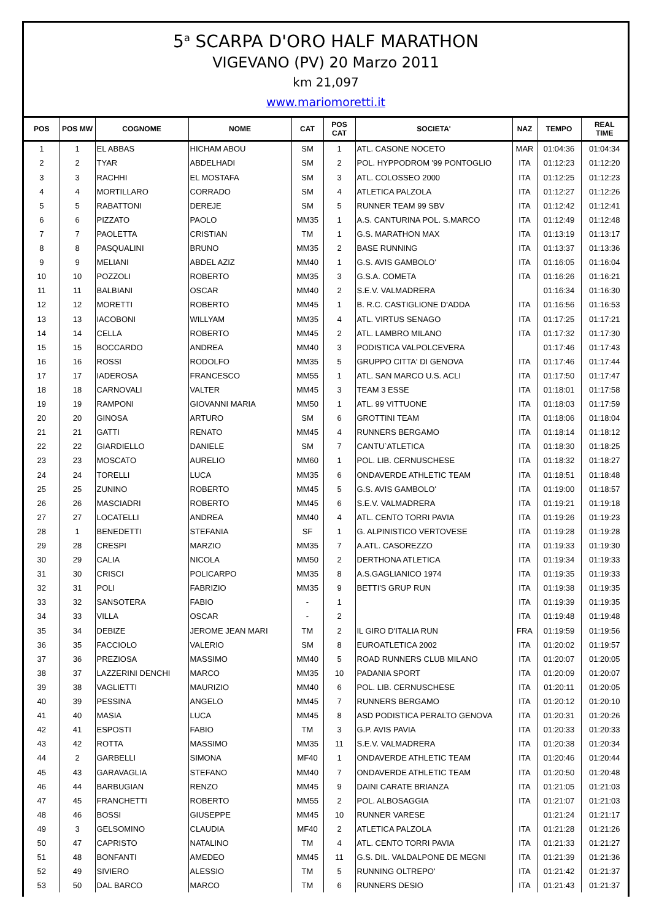5<sup>a</sup> SCARPA D'ORO HALF MARATHON
VIGEVANO (PV) 20 Marzo 2011
km 21,097
www.mariomoretti.it
| POS | POS MW | COGNOME | NOME | CAT | POS CAT | SOCIETA' | NAZ | TEMPO | REAL TIME |
| --- | --- | --- | --- | --- | --- | --- | --- | --- | --- |
| 1 | 1 | EL ABBAS | HICHAM ABOU | SM | 1 | ATL. CASONE NOCETO | MAR | 01:04:36 | 01:04:34 |
| 2 | 2 | TYAR | ABDELHADI | SM | 2 | POL. HYPPODROM '99 PONTOGLIO | ITA | 01:12:23 | 01:12:20 |
| 3 | 3 | RACHHI | EL MOSTAFA | SM | 3 | ATL. COLOSSEO 2000 | ITA | 01:12:25 | 01:12:23 |
| 4 | 4 | MORTILLARO | CORRADO | SM | 4 | ATLETICA PALZOLA | ITA | 01:12:27 | 01:12:26 |
| 5 | 5 | RABATTONI | DEREJE | SM | 5 | RUNNER TEAM 99 SBV | ITA | 01:12:42 | 01:12:41 |
| 6 | 6 | PIZZATO | PAOLO | MM35 | 1 | A.S. CANTURINA POL. S.MARCO | ITA | 01:12:49 | 01:12:48 |
| 7 | 7 | PAOLETTA | CRISTIAN | TM | 1 | G.S. MARATHON MAX | ITA | 01:13:19 | 01:13:17 |
| 8 | 8 | PASQUALINI | BRUNO | MM35 | 2 | BASE RUNNING | ITA | 01:13:37 | 01:13:36 |
| 9 | 9 | MELIANI | ABDEL AZIZ | MM40 | 1 | G.S. AVIS GAMBOLO' | ITA | 01:16:05 | 01:16:04 |
| 10 | 10 | POZZOLI | ROBERTO | MM35 | 3 | G.S.A. COMETA | ITA | 01:16:26 | 01:16:21 |
| 11 | 11 | BALBIANI | OSCAR | MM40 | 2 | S.E.V. VALMADRERA | | 01:16:34 | 01:16:30 |
| 12 | 12 | MORETTI | ROBERTO | MM45 | 1 | B. R.C. CASTIGLIONE D'ADDA | ITA | 01:16:56 | 01:16:53 |
| 13 | 13 | IACOBONI | WILLYAM | MM35 | 4 | ATL. VIRTUS SENAGO | ITA | 01:17:25 | 01:17:21 |
| 14 | 14 | CELLA | ROBERTO | MM45 | 2 | ATL. LAMBRO MILANO | ITA | 01:17:32 | 01:17:30 |
| 15 | 15 | BOCCARDO | ANDREA | MM40 | 3 | PODISTICA VALPOLCEVERA | | 01:17:46 | 01:17:43 |
| 16 | 16 | ROSSI | RODOLFO | MM35 | 5 | GRUPPO CITTA' DI GENOVA | ITA | 01:17:46 | 01:17:44 |
| 17 | 17 | IADEROSA | FRANCESCO | MM55 | 1 | ATL. SAN MARCO U.S. ACLI | ITA | 01:17:50 | 01:17:47 |
| 18 | 18 | CARNOVALI | VALTER | MM45 | 3 | TEAM 3 ESSE | ITA | 01:18:01 | 01:17:58 |
| 19 | 19 | RAMPONI | GIOVANNI MARIA | MM50 | 1 | ATL. 99 VITTUONE | ITA | 01:18:03 | 01:17:59 |
| 20 | 20 | GINOSA | ARTURO | SM | 6 | GROTTINI TEAM | ITA | 01:18:06 | 01:18:04 |
| 21 | 21 | GATTI | RENATO | MM45 | 4 | RUNNERS BERGAMO | ITA | 01:18:14 | 01:18:12 |
| 22 | 22 | GIARDIELLO | DANIELE | SM | 7 | CANTU`ATLETICA | ITA | 01:18:30 | 01:18:25 |
| 23 | 23 | MOSCATO | AURELIO | MM60 | 1 | POL. LIB. CERNUSCHESE | ITA | 01:18:32 | 01:18:27 |
| 24 | 24 | TORELLI | LUCA | MM35 | 6 | ONDAVERDE ATHLETIC TEAM | ITA | 01:18:51 | 01:18:48 |
| 25 | 25 | ZUNINO | ROBERTO | MM45 | 5 | G.S. AVIS GAMBOLO' | ITA | 01:19:00 | 01:18:57 |
| 26 | 26 | MASCIADRI | ROBERTO | MM45 | 6 | S.E.V. VALMADRERA | ITA | 01:19:21 | 01:19:18 |
| 27 | 27 | LOCATELLI | ANDREA | MM40 | 4 | ATL. CENTO TORRI PAVIA | ITA | 01:19:26 | 01:19:23 |
| 28 | 1 | BENEDETTI | STEFANIA | SF | 1 | G. ALPINISTICO VERTOVESE | ITA | 01:19:28 | 01:19:28 |
| 29 | 28 | CRESPI | MARZIO | MM35 | 7 | A.ATL. CASOREZZO | ITA | 01:19:33 | 01:19:30 |
| 30 | 29 | CALIA | NICOLA | MM50 | 2 | DERTHONA ATLETICA | ITA | 01:19:34 | 01:19:33 |
| 31 | 30 | CRISCI | POLICARPO | MM35 | 8 | A.S.GAGLIANICO 1974 | ITA | 01:19:35 | 01:19:33 |
| 32 | 31 | POLI | FABRIZIO | MM35 | 9 | BETTI'S GRUP RUN | ITA | 01:19:38 | 01:19:35 |
| 33 | 32 | SANSOTERA | FABIO | - | 1 | | ITA | 01:19:39 | 01:19:35 |
| 34 | 33 | VILLA | OSCAR | - | 2 | | ITA | 01:19:48 | 01:19:48 |
| 35 | 34 | DEBIZE | JEROME JEAN MARI | TM | 2 | IL GIRO D'ITALIA RUN | FRA | 01:19:59 | 01:19:56 |
| 36 | 35 | FACCIOLO | VALERIO | SM | 8 | EUROATLETICA 2002 | ITA | 01:20:02 | 01:19:57 |
| 37 | 36 | PREZIOSA | MASSIMO | MM40 | 5 | ROAD RUNNERS CLUB MILANO | ITA | 01:20:07 | 01:20:05 |
| 38 | 37 | LAZZERINI DENCHI | MARCO | MM35 | 10 | PADANIA SPORT | ITA | 01:20:09 | 01:20:07 |
| 39 | 38 | VAGLIETTI | MAURIZIO | MM40 | 6 | POL. LIB. CERNUSCHESE | ITA | 01:20:11 | 01:20:05 |
| 40 | 39 | PESSINA | ANGELO | MM45 | 7 | RUNNERS BERGAMO | ITA | 01:20:12 | 01:20:10 |
| 41 | 40 | MASIA | LUCA | MM45 | 8 | ASD PODISTICA PERALTO GENOVA | ITA | 01:20:31 | 01:20:26 |
| 42 | 41 | ESPOSTI | FABIO | TM | 3 | G.P. AVIS PAVIA | ITA | 01:20:33 | 01:20:33 |
| 43 | 42 | ROTTA | MASSIMO | MM35 | 11 | S.E.V. VALMADRERA | ITA | 01:20:38 | 01:20:34 |
| 44 | 2 | GARBELLI | SIMONA | MF40 | 1 | ONDAVERDE ATHLETIC TEAM | ITA | 01:20:46 | 01:20:44 |
| 45 | 43 | GARAVAGLIA | STEFANO | MM40 | 7 | ONDAVERDE ATHLETIC TEAM | ITA | 01:20:50 | 01:20:48 |
| 46 | 44 | BARBUGIAN | RENZO | MM45 | 9 | DAINI CARATE BRIANZA | ITA | 01:21:05 | 01:21:03 |
| 47 | 45 | FRANCHETTI | ROBERTO | MM55 | 2 | POL. ALBOSAGGIA | ITA | 01:21:07 | 01:21:03 |
| 48 | 46 | BOSSI | GIUSEPPE | MM45 | 10 | RUNNER VARESE | | 01:21:24 | 01:21:17 |
| 49 | 3 | GELSOMINO | CLAUDIA | MF40 | 2 | ATLETICA PALZOLA | ITA | 01:21:28 | 01:21:26 |
| 50 | 47 | CAPRISTO | NATALINO | TM | 4 | ATL. CENTO TORRI PAVIA | ITA | 01:21:33 | 01:21:27 |
| 51 | 48 | BONFANTI | AMEDEO | MM45 | 11 | G.S. DIL. VALDALPONE DE MEGNI | ITA | 01:21:39 | 01:21:36 |
| 52 | 49 | SIVIERO | ALESSIO | TM | 5 | RUNNING OLTREPO' | ITA | 01:21:42 | 01:21:37 |
| 53 | 50 | DAL BARCO | MARCO | TM | 6 | RUNNERS DESIO | ITA | 01:21:43 | 01:21:37 |